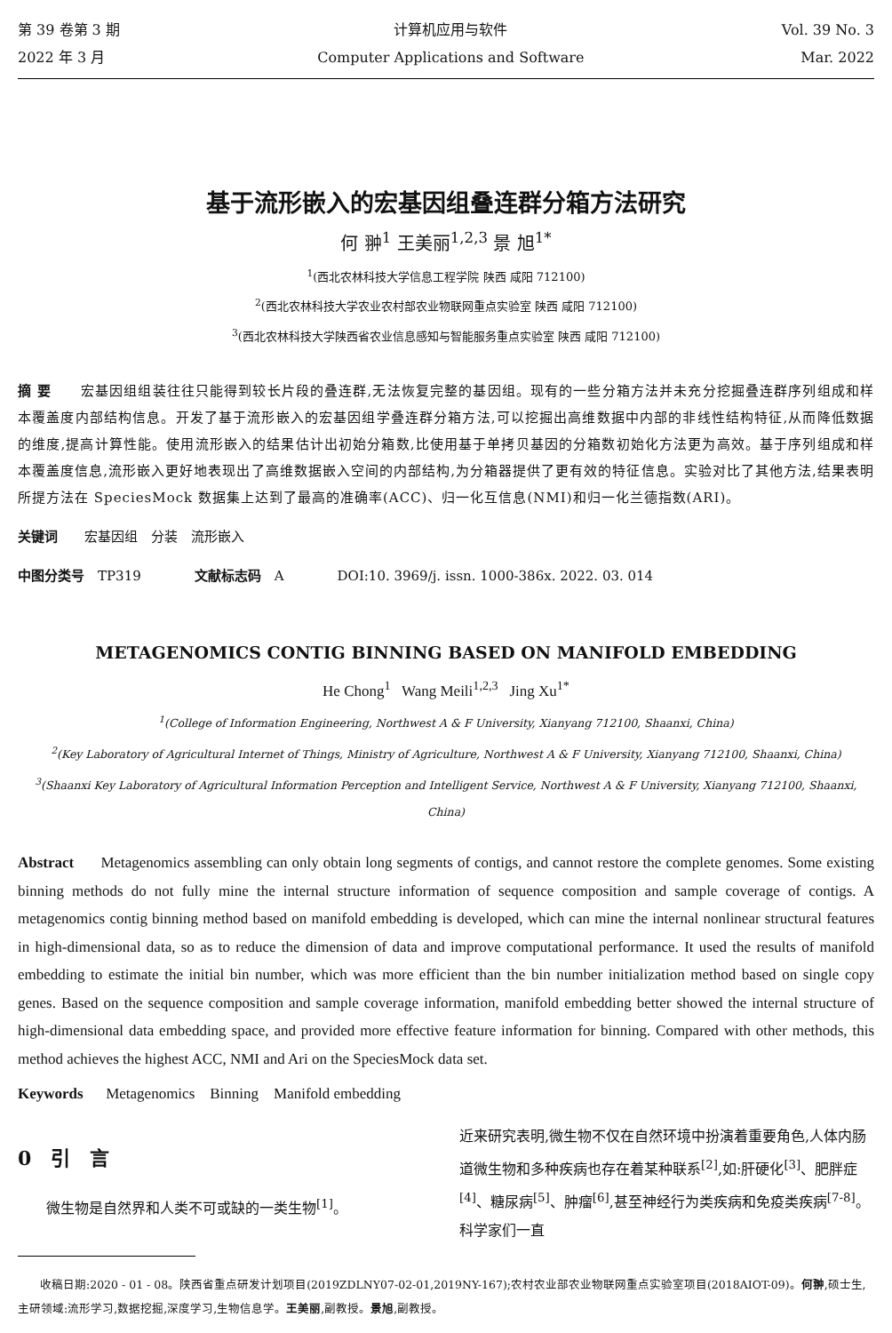第 39 卷第 3 期
2022 年 3 月
计算机应用与软件
Computer Applications and Software
Vol. 39 No. 3
Mar. 2022
基于流形嵌入的宏基因组叠连群分箱方法研究
何 翀<sup>1</sup> 王美丽<sup>1,2,3</sup> 景 旭<sup>1*</sup>
<sup>1</sup> (西北农林科技大学信息工程学院 陕西 咸阳 712100)
<sup>2</sup> (西北农林科技大学农业农村部农业物联网重点实验室 陕西 咸阳 712100)
<sup>3</sup> (西北农林科技大学陕西省农业信息感知与智能服务重点实验室 陕西 咸阳 712100)
摘 要　　宏基因组组装往往只能得到较长片段的叠连群,无法恢复完整的基因组。现有的一些分箱方法并未充分挖掘叠连群序列组成和样本覆盖度内部结构信息。开发了基于流形嵌入的宏基因组学叠连群分箱方法,可以挖掘出高维数据中内部的非线性结构特征,从而降低数据的维度,提高计算性能。使用流形嵌入的结果估计出初始分箱数,比使用基于单拷贝基因的分箱数初始化方法更为高效。基于序列组成和样本覆盖度信息,流形嵌入更好地表现出了高维数据嵌入空间的内部结构,为分箱器提供了更有效的特征信息。实验对比了其他方法,结果表明所提方法在 SpeciesMock 数据集上达到了最高的准确率(ACC)、归一化互信息(NMI)和归一化兰德指数(ARI)。
关键词　　宏基因组　分装　流形嵌入
中图分类号　TP319　　　　文献标志码　A　　　　DOI:10. 3969/j. issn. 1000-386x. 2022. 03. 014
METAGENOMICS CONTIG BINNING BASED ON MANIFOLD EMBEDDING
He Chong<sup>1</sup> Wang Meili<sup>1,2,3</sup> Jing Xu<sup>1*</sup>
<sup>1</sup> (College of Information Engineering, Northwest A & F University, Xianyang 712100, Shaanxi, China)
<sup>2</sup> (Key Laboratory of Agricultural Internet of Things, Ministry of Agriculture, Northwest A & F University, Xianyang 712100, Shaanxi, China)
<sup>3</sup> (Shaanxi Key Laboratory of Agricultural Information Perception and Intelligent Service, Northwest A & F University, Xianyang 712100, Shaanxi, China)
Abstract Metagenomics assembling can only obtain long segments of contigs, and cannot restore the complete genomes. Some existing binning methods do not fully mine the internal structure information of sequence composition and sample coverage of contigs. A metagenomics contig binning method based on manifold embedding is developed, which can mine the internal nonlinear structural features in high-dimensional data, so as to reduce the dimension of data and improve computational performance. It used the results of manifold embedding to estimate the initial bin number, which was more efficient than the bin number initialization method based on single copy genes. Based on the sequence composition and sample coverage information, manifold embedding better showed the internal structure of high-dimensional data embedding space, and provided more effective feature information for binning. Compared with other methods, this method achieves the highest ACC, NMI and Ari on the SpeciesMock data set.
Keywords Metagenomics Binning Manifold embedding
0　引　言
微生物是自然界和人类不可或缺的一类生物<sup>[1]</sup>。
近来研究表明,微生物不仅在自然环境中扮演着重要角色,人体内肠道微生物和多种疾病也存在着某种联系<sup>[2]</sup>,如:肝硬化<sup>[3]</sup>、肥胖症<sup>[4]</sup>、糖尿病<sup>[5]</sup>、肿瘤<sup>[6]</sup>,甚至神经行为类疾病和免疫类疾病<sup>[7-8]</sup>。科学家们一直
收稿日期:2020 - 01 - 08。陕西省重点研发计划项目(2019ZDLNY07-02-01,2019NY-167);农村农业部农业物联网重点实验室项目(2018AIOT-09)。何翀,硕士生,主研领域:流形学习,数据挖掘,深度学习,生物信息学。王美丽,副教授。景旭,副教授。